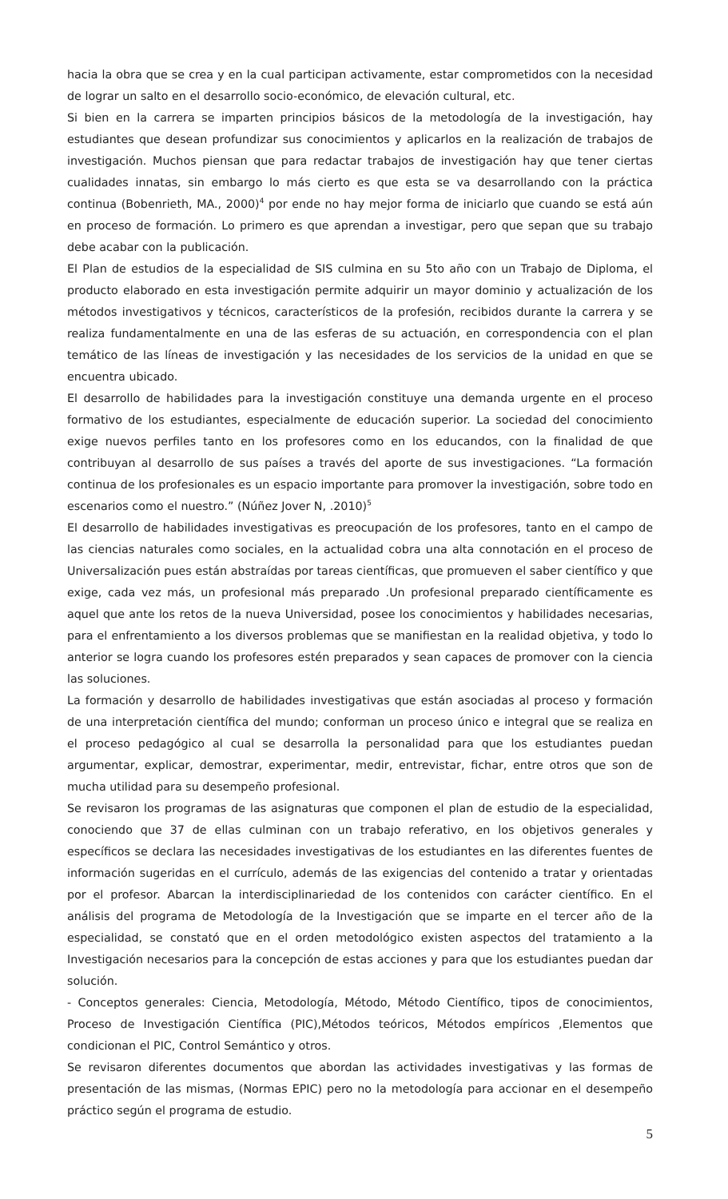hacia la obra que se crea y en la cual participan activamente, estar comprometidos con la necesidad de lograr un salto en el desarrollo socio-económico, de elevación cultural, etc.
Si bien en la carrera se imparten principios básicos de la metodología de la investigación, hay estudiantes que desean profundizar sus conocimientos y aplicarlos en la realización de trabajos de investigación. Muchos piensan que para redactar trabajos de investigación hay que tener ciertas cualidades innatas, sin embargo lo más cierto es que esta se va desarrollando con la práctica continua (Bobenrieth, MA., 2000)<sup>4</sup> por ende no hay mejor forma de iniciarlo que cuando se está aún en proceso de formación. Lo primero es que aprendan a investigar, pero que sepan que su trabajo debe acabar con la publicación.
El Plan de estudios de la especialidad de SIS culmina en su 5to año con un Trabajo de Diploma, el producto elaborado en esta investigación permite adquirir un mayor dominio y actualización de los métodos investigativos y técnicos, característicos de la profesión, recibidos durante la carrera y se realiza fundamentalmente en una de las esferas de su actuación, en correspondencia con el plan temático de las líneas de investigación y las necesidades de los servicios de la unidad en que se encuentra ubicado.
El desarrollo de habilidades para la investigación constituye una demanda urgente en el proceso formativo de los estudiantes, especialmente de educación superior. La sociedad del conocimiento exige nuevos perfiles tanto en los profesores como en los educandos, con la finalidad de que contribuyan al desarrollo de sus países a través del aporte de sus investigaciones. “La formación continua de los profesionales es un espacio importante para promover la investigación, sobre todo en escenarios como el nuestro.” (Núñez Jover N, .2010)<sup>5</sup>
El desarrollo de habilidades investigativas es preocupación de los profesores, tanto en el campo de las ciencias naturales como sociales, en la actualidad cobra una alta connotación en el proceso de Universalización pues están abstraídas por tareas científicas, que promueven el saber científico y que exige, cada vez más, un profesional más preparado .Un profesional preparado científicamente es aquel que ante los retos de la nueva Universidad, posee los conocimientos y habilidades necesarias, para el enfrentamiento a los diversos problemas que se manifiestan en la realidad objetiva, y todo lo anterior se logra cuando los profesores estén preparados y sean capaces de promover con la ciencia las soluciones.
La formación y desarrollo de habilidades investigativas que están asociadas al proceso y formación de una interpretación científica del mundo; conforman un proceso único e integral que se realiza en el proceso pedagógico al cual se desarrolla la personalidad para que los estudiantes puedan argumentar, explicar, demostrar, experimentar, medir, entrevistar, fichar, entre otros que son de mucha utilidad para su desempeño profesional.
Se revisaron los programas de las asignaturas que componen el plan de estudio de la especialidad, conociendo que 37 de ellas culminan con un trabajo referativo, en los objetivos generales y específicos se declara las necesidades investigativas de los estudiantes en las diferentes fuentes de información sugeridas en el currículo, además de las exigencias del contenido a tratar y orientadas por el profesor. Abarcan la interdisciplinariedad de los contenidos con carácter científico. En el análisis del programa de Metodología de la Investigación que se imparte en el tercer año de la especialidad, se constató que en el orden metodológico existen aspectos del tratamiento a la Investigación necesarios para la concepción de estas acciones y para que los estudiantes puedan dar solución.
- Conceptos generales: Ciencia, Metodología, Método, Método Científico, tipos de conocimientos, Proceso de Investigación Científica (PIC),Métodos teóricos, Métodos empíricos ,Elementos que condicionan el PIC, Control Semántico y otros.
Se revisaron diferentes documentos que abordan las actividades investigativas y las formas de presentación de las mismas, (Normas EPIC) pero no la metodología para accionar en el desempeño práctico según el programa de estudio.
5